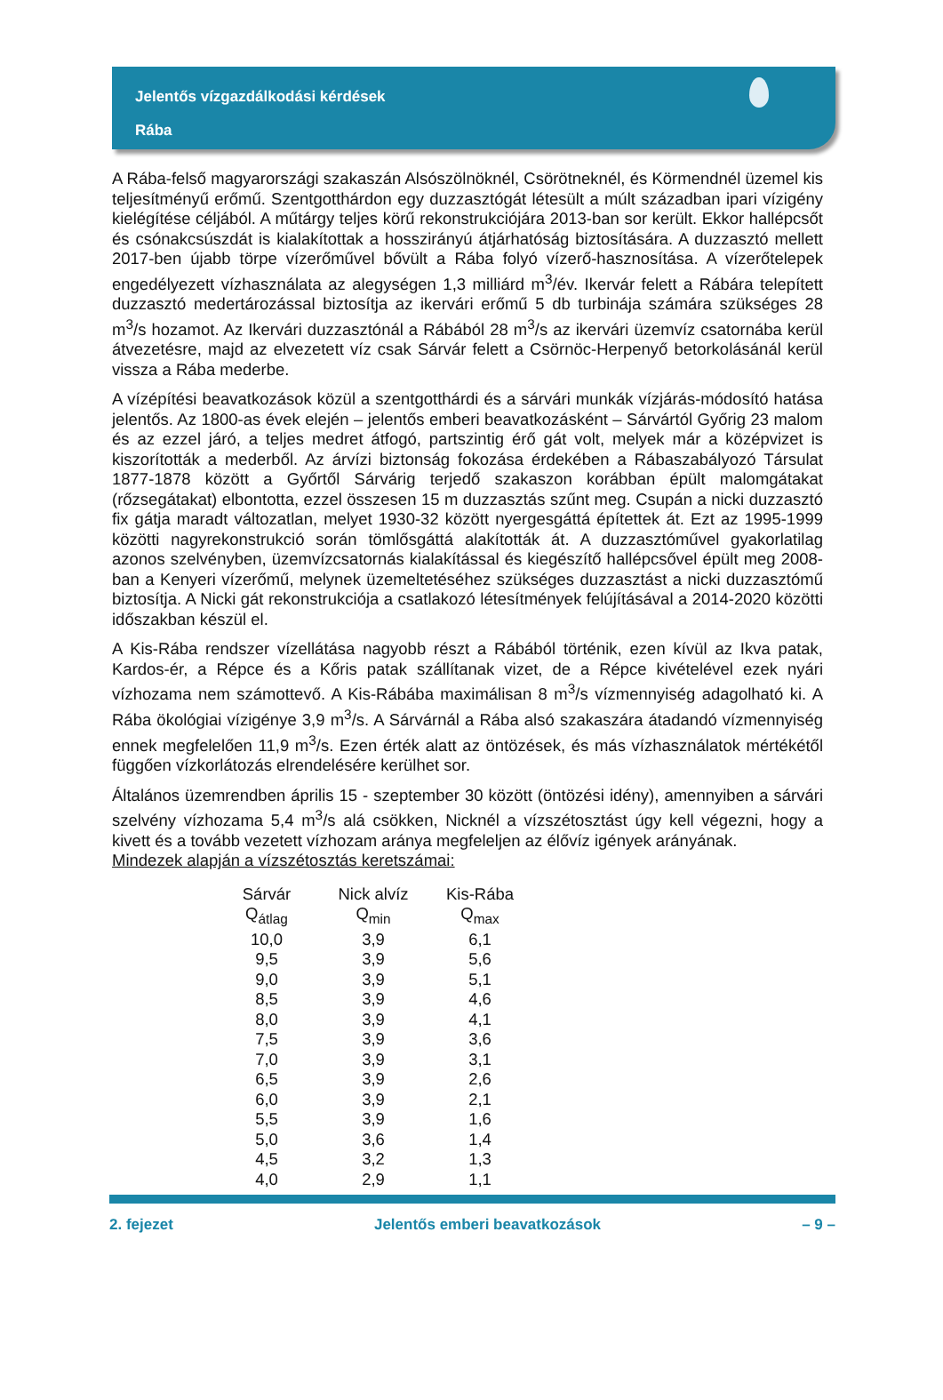Jelentős vízgazdálkodási kérdések
Rába
A Rába-felső magyarországi szakaszán Alsószölnöknél, Csörötneknél, és Körmendnél üzemel kis teljesítményű erőmű. Szentgotthárdon egy duzzasztógát létesült a múlt században ipari vízigény kielégítése céljából. A műtárgy teljes körű rekonstrukciójára 2013-ban sor került. Ekkor hallépcsőt és csónakcsúszdát is kialakítottak a hosszirányú átjárhatóság biztosítására. A duzzasztó mellett 2017-ben újabb törpe vízerőművel bővült a Rába folyó vízerő-hasznosítása. A vízerőtelepek engedélyezett vízhasználata az alegységen 1,3 milliárd m<sup>3</sup>/év. Ikervár felett a Rábára telepített duzzasztó medertározással biztosítja az ikervári erőmű 5 db turbinája számára szükséges 28 m<sup>3</sup>/s hozamot. Az Ikervári duzzasztónál a Rábából 28 m<sup>3</sup>/s az ikervári üzemvíz csatornába kerül átvezetésre, majd az elvezetett víz csak Sárvár felett a Csörnöc-Herpenyő betorkolásánál kerül vissza a Rába mederbe.
A vízépítési beavatkozások közül a szentgotthárdi és a sárvári munkák vízjárás-módosító hatása jelentős. Az 1800-as évek elején – jelentős emberi beavatkozásként – Sárvártól Győrig 23 malom és az ezzel járó, a teljes medret átfogó, partszintig érő gát volt, melyek már a középvizet is kiszorították a mederből. Az árvízi biztonság fokozása érdekében a Rábaszabályozó Társulat 1877-1878 között a Győrtől Sárvárig terjedő szakaszon korábban épült malomgátakat (rőzsegátakat) elbontotta, ezzel összesen 15 m duzzasztás szűnt meg. Csupán a nicki duzzasztó fix gátja maradt változatlan, melyet 1930-32 között nyergesgáttá építettek át. Ezt az 1995-1999 közötti nagyrekonstrukció során tömlősgáttá alakították át. A duzzasztóművel gyakorlatilag azonos szelvényben, üzemvízcsatornás kialakítással és kiegészítő hallépcsővel épült meg 2008-ban a Kenyeri vízerőmű, melynek üzemeltetéséhez szükséges duzzasztást a nicki duzzasztómű biztosítja. A Nicki gát rekonstrukciója a csatlakozó létesítmények felújításával a 2014-2020 közötti időszakban készül el.
A Kis-Rába rendszer vízellátása nagyobb részt a Rábából történik, ezen kívül az Ikva patak, Kardos-ér, a Répce és a Kőris patak szállítanak vizet, de a Répce kivételével ezek nyári vízhozama nem számottevő. A Kis-Rábába maximálisan 8 m<sup>3</sup>/s vízmennyiség adagolható ki. A Rába ökológiai vízigénye 3,9 m<sup>3</sup>/s. A Sárvárnál a Rába alsó szakaszára átadandó vízmennyiség ennek megfelelően 11,9 m<sup>3</sup>/s. Ezen érték alatt az öntözések, és más vízhasználatok mértékétől függően vízkorlátozás elrendelésére kerülhet sor.
Általános üzemrendben április 15 - szeptember 30 között (öntözési idény), amennyiben a sárvári szelvény vízhozama 5,4 m<sup>3</sup>/s alá csökken, Nicknél a vízszétosztást úgy kell végezni, hogy a kivett és a tovább vezetett vízhozam aránya megfeleljen az élővíz igények arányának.
Mindezek alapján a vízszétosztás keretszámai:
| Sárvár | Nick alvíz | Kis-Rába |
| --- | --- | --- |
| Q<sub>átlag</sub> | Q<sub>min</sub> | Q<sub>max</sub> |
| 10,0 | 3,9 | 6,1 |
| 9,5 | 3,9 | 5,6 |
| 9,0 | 3,9 | 5,1 |
| 8,5 | 3,9 | 4,6 |
| 8,0 | 3,9 | 4,1 |
| 7,5 | 3,9 | 3,6 |
| 7,0 | 3,9 | 3,1 |
| 6,5 | 3,9 | 2,6 |
| 6,0 | 3,9 | 2,1 |
| 5,5 | 3,9 | 1,6 |
| 5,0 | 3,6 | 1,4 |
| 4,5 | 3,2 | 1,3 |
| 4,0 | 2,9 | 1,1 |
2. fejezet Jelentős emberi beavatkozások – 9 –